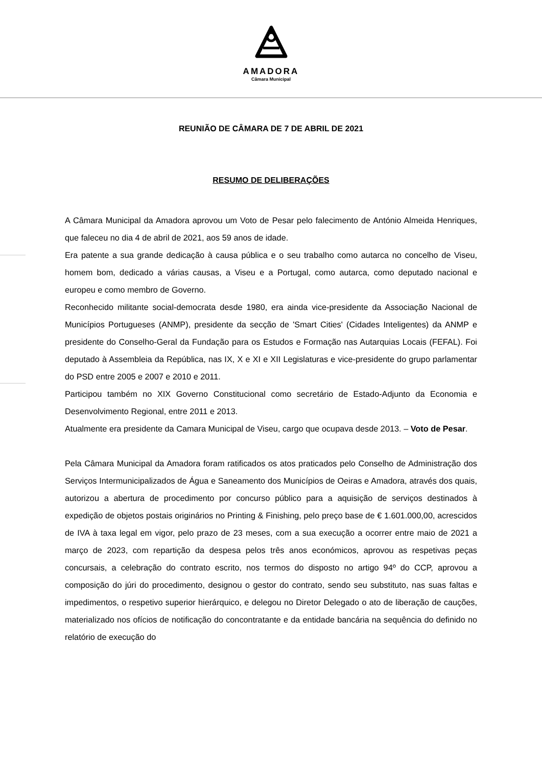AMADORA
Câmara Municipal
REUNIÃO DE CÂMARA DE 7 DE ABRIL DE 2021
RESUMO DE DELIBERAÇÕES
A Câmara Municipal da Amadora aprovou um Voto de Pesar pelo falecimento de António Almeida Henriques, que faleceu no dia 4 de abril de 2021, aos 59 anos de idade.
Era patente a sua grande dedicação à causa pública e o seu trabalho como autarca no concelho de Viseu, homem bom, dedicado a várias causas, a Viseu e a Portugal, como autarca, como deputado nacional e europeu e como membro de Governo.
Reconhecido militante social-democrata desde 1980, era ainda vice-presidente da Associação Nacional de Municípios Portugueses (ANMP), presidente da secção de 'Smart Cities' (Cidades Inteligentes) da ANMP e presidente do Conselho-Geral da Fundação para os Estudos e Formação nas Autarquias Locais (FEFAL). Foi deputado à Assembleia da República, nas IX, X e XI e XII Legislaturas e vice-presidente do grupo parlamentar do PSD entre 2005 e 2007 e 2010 e 2011.
Participou também no XIX Governo Constitucional como secretário de Estado-Adjunto da Economia e Desenvolvimento Regional, entre 2011 e 2013.
Atualmente era presidente da Camara Municipal de Viseu, cargo que ocupava desde 2013. – Voto de Pesar.
Pela Câmara Municipal da Amadora foram ratificados os atos praticados pelo Conselho de Administração dos Serviços Intermunicipalizados de Água e Saneamento dos Municípios de Oeiras e Amadora, através dos quais, autorizou a abertura de procedimento por concurso público para a aquisição de serviços destinados à expedição de objetos postais originários no Printing & Finishing, pelo preço base de € 1.601.000,00, acrescidos de IVA à taxa legal em vigor, pelo prazo de 23 meses, com a sua execução a ocorrer entre maio de 2021 a março de 2023, com repartição da despesa pelos três anos económicos, aprovou as respetivas peças concursais, a celebração do contrato escrito, nos termos do disposto no artigo 94º do CCP, aprovou a composição do júri do procedimento, designou o gestor do contrato, sendo seu substituto, nas suas faltas e impedimentos, o respetivo superior hierárquico, e delegou no Diretor Delegado o ato de liberação de cauções, materializado nos ofícios de notificação do concontratante e da entidade bancária na sequência do definido no relatório de execução do